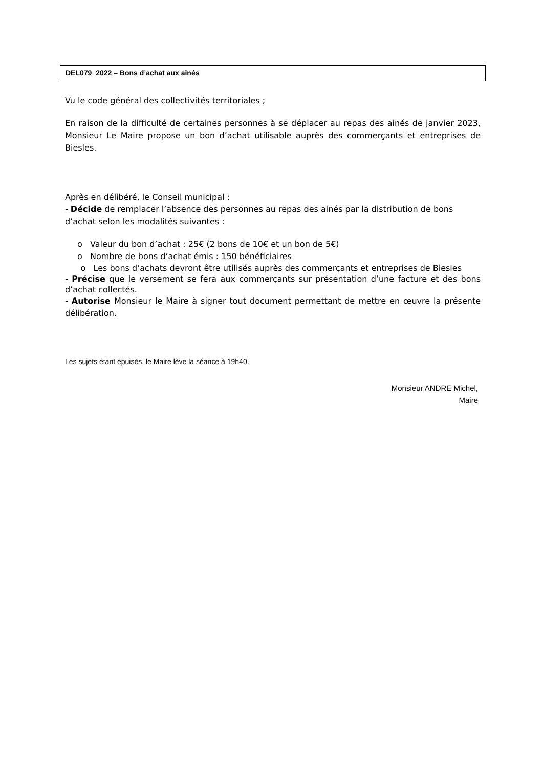DEL079_2022 – Bons d’achat aux ainés
Vu le code général des collectivités territoriales ;
En raison de la difficulté de certaines personnes à se déplacer au repas des ainés de janvier 2023, Monsieur Le Maire propose un bon d’achat utilisable auprès des commerçants et entreprises de Biesles.
Après en délibéré, le Conseil municipal :
- Décide de remplacer l’absence des personnes au repas des ainés par la distribution de bons d’achat selon les modalités suivantes :
o Valeur du bon d’achat : 25€ (2 bons de 10€ et un bon de 5€)
o Nombre de bons d’achat émis : 150 bénéficiaires
o Les bons d’achats devront être utilisés auprès des commerçants et entreprises de Biesles
- Précise que le versement se fera aux commerçants sur présentation d’une facture et des bons d’achat collectés.
- Autorise Monsieur le Maire à signer tout document permettant de mettre en œuvre la présente délibération.
Les sujets étant épuisés, le Maire lève la séance à 19h40.
Monsieur ANDRE Michel,
Maire